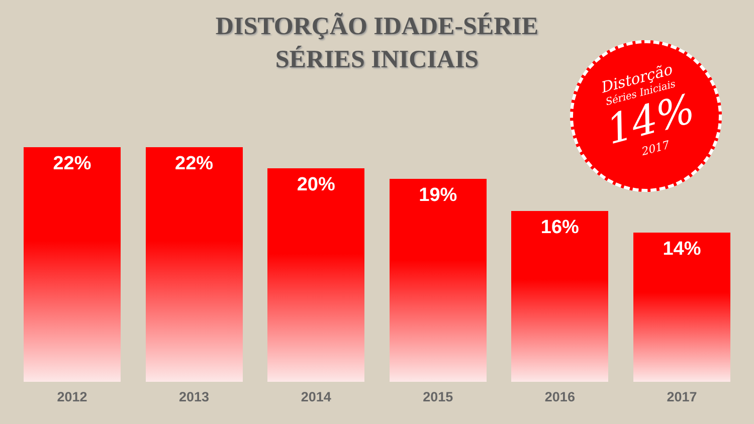DISTORÇÃO IDADE-SÉRIE
SÉRIES INICIAIS
Distorção
Séries Iniciais
14%
2017
22%
2012
22%
2013
20%
2014
19%
2015
16%
2016
14%
2017